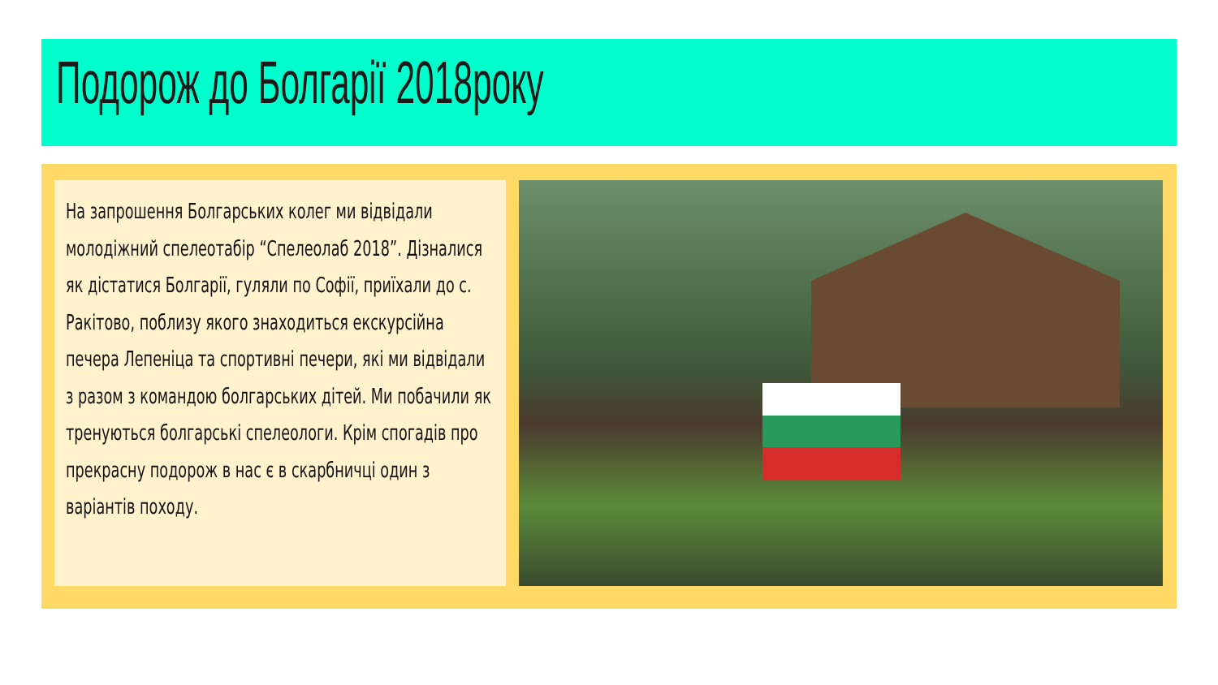Подорож до Болгарії 2018року
На запрошення Болгарських колег ми відвідали молодіжний спелеотабір “Спелеолаб 2018”. Дізналися як дістатися Болгарії, гуляли по Софії, приїхали до с. Ракітово, поблизу якого знаходиться екскурсійна печера Лепеніца та спортивні печери, які ми відвідали з разом з командою болгарських дітей. Ми побачили як тренуються болгарські спелеологи. Крім спогадів про прекрасну подорож в нас є в скарбничці один з варіантів походу.